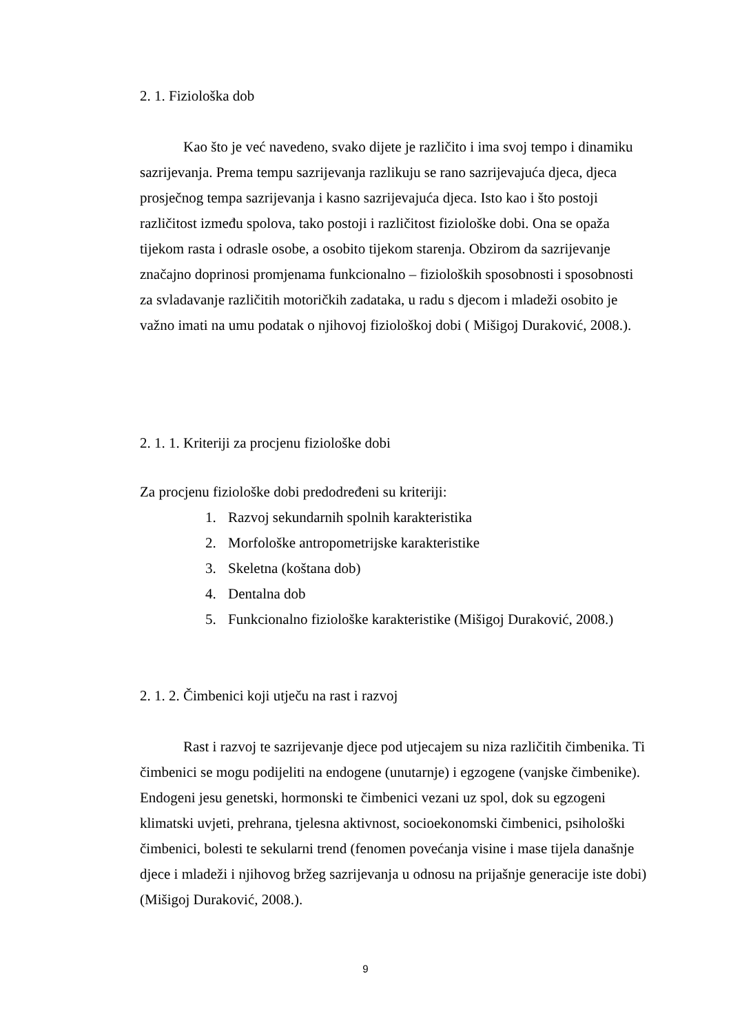2. 1. Fiziološka dob
Kao što je već navedeno, svako dijete je različito i ima svoj tempo i dinamiku sazrijevanja. Prema tempu sazrijevanja razlikuju se rano sazrijevajuća djeca, djeca prosječnog tempa sazrijevanja i kasno sazrijevajuća djeca. Isto kao i što postoji različitost između spolova, tako postoji i različitost fiziološke dobi. Ona se opaža tijekom rasta i odrasle osobe, a osobito tijekom starenja. Obzirom da sazrijevanje značajno doprinosi promjenama funkcionalno – fizioloških sposobnosti i sposobnosti za svladavanje različitih motoričkih zadataka, u radu s djecom i mladeži osobito je važno imati na umu podatak o njihovoj fiziološkoj dobi ( Mišigoj Duraković, 2008.).
2. 1. 1. Kriteriji za procjenu fiziološke dobi
Za procjenu fiziološke dobi predodređeni su kriteriji:
1. Razvoj sekundarnih spolnih karakteristika
2. Morfološke antropometrijske karakteristike
3. Skeletna (koštana dob)
4. Dentalna dob
5. Funkcionalno fiziološke karakteristike (Mišigoj Duraković, 2008.)
2. 1. 2. Čimbenici koji utječu na rast i razvoj
Rast i razvoj te sazrijevanje djece pod utjecajem su niza različitih čimbenika. Ti čimbenici se mogu podijeliti na endogene (unutarnje) i egzogene (vanjske čimbenike). Endogeni jesu genetski, hormonski te čimbenici vezani uz spol, dok su egzogeni klimatski uvjeti, prehrana, tjelesna aktivnost, socioekonomski čimbenici, psihološki čimbenici, bolesti te sekularni trend (fenomen povećanja visine i mase tijela današnje djece i mladeži i njihovog bržeg sazrijevanja u odnosu na prijašnje generacije iste dobi) (Mišigoj Duraković, 2008.).
9